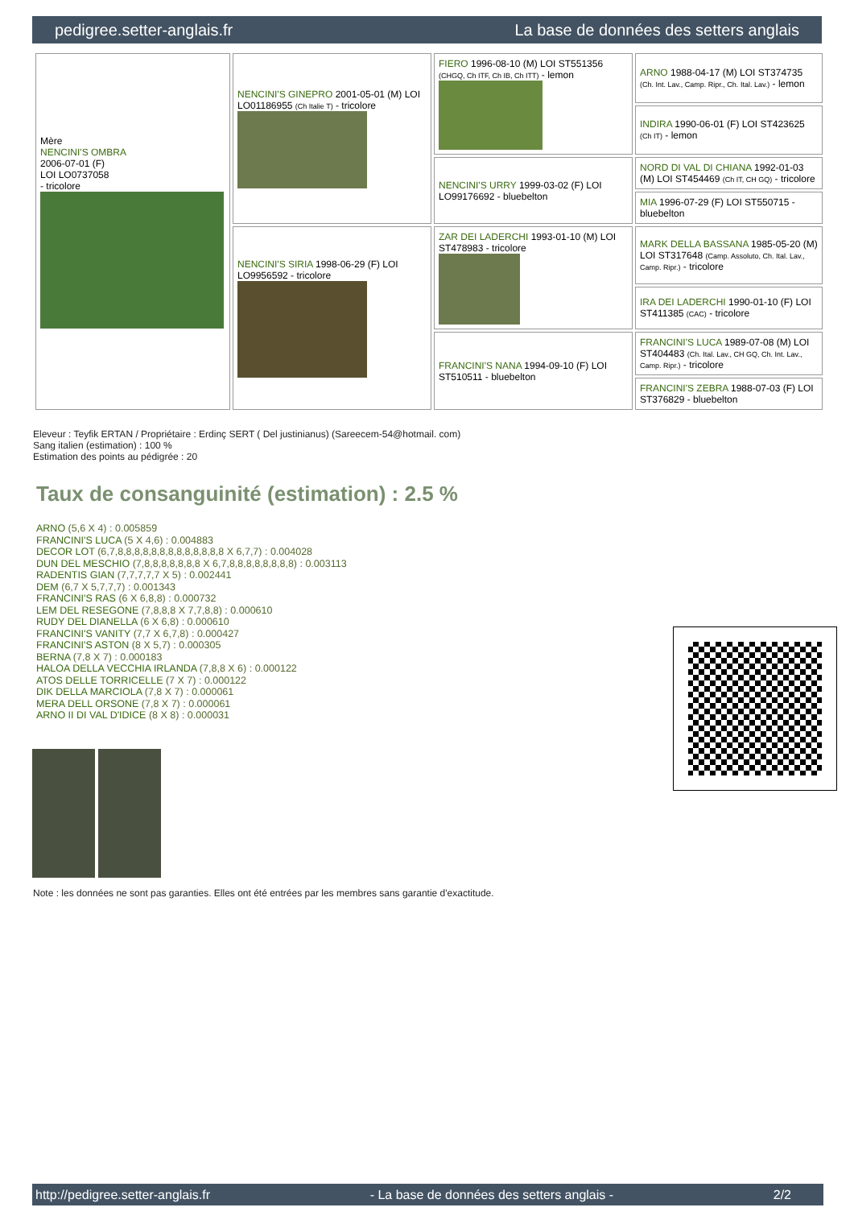pedigree.setter-anglais.fr La base de données des setters anglais
| Mère NENCINI'S OMBRA 2006-07-01 (F) LOI LO0737058 - tricolore | NENCINI'S GINEPRO 2001-05-01 (M) LOI LO01186955 (Ch Italie T) - tricolore | FIERO 1996-08-10 (M) LOI ST551356 (CHGQ, Ch ITF, Ch IB, Ch ITT) - lemon | ARNO 1988-04-17 (M) LOI ST374735 (Ch. Int. Lav., Camp. Ripr., Ch. Ital. Lav.) - lemon |
| | | | INDIRA 1990-06-01 (F) LOI ST423625 (Ch IT) - lemon |
| | | NENCINI'S URRY 1999-03-02 (F) LOI LO99176692 - bluebelton | NORD DI VAL DI CHIANA 1992-01-03 (M) LOI ST454469 (Ch IT, CH GQ) - tricolore |
| | | | MIA 1996-07-29 (F) LOI ST550715 - bluebelton |
| | NENCINI'S SIRIA 1998-06-29 (F) LOI LO9956592 - tricolore | ZAR DEI LADERCHI 1993-01-10 (M) LOI ST478983 - tricolore | MARK DELLA BASSANA 1985-05-20 (M) LOI ST317648 (Camp. Assoluto, Ch. Ital. Lav., Camp. Ripr.) - tricolore |
| | | | IRA DEI LADERCHI 1990-01-10 (F) LOI ST411385 (CAC) - tricolore |
| | | FRANCINI'S NANA 1994-09-10 (F) LOI ST510511 - bluebelton | FRANCINI'S LUCA 1989-07-08 (M) LOI ST404483 (Ch. Ital. Lav., CH GQ, Ch. Int. Lav., Camp. Ripr.) - tricolore |
| | | | FRANCINI'S ZEBRA 1988-07-03 (F) LOI ST376829 - bluebelton |
Eleveur : Teyfik ERTAN / Propriétaire : Erdinç SERT ( Del justinianus) (Sareecem-54@hotmail. com)
Sang italien (estimation) : 100 %
Estimation des points au pédigrée : 20
Taux de consanguinité (estimation) : 2.5 %
ARNO (5,6 X 4) : 0.005859
FRANCINI'S LUCA (5 X 4,6) : 0.004883
DECOR LOT (6,7,8,8,8,8,8,8,8,8,8,8,8,8,8 X 6,7,7) : 0.004028
DUN DEL MESCHIO (7,8,8,8,8,8,8,8 X 6,7,8,8,8,8,8,8,8,8) : 0.003113
RADENTIS GIAN (7,7,7,7,7 X 5) : 0.002441
DEM (6,7 X 5,7,7,7) : 0.001343
FRANCINI'S RAS (6 X 6,8,8) : 0.000732
LEM DEL RESEGONE (7,8,8,8 X 7,7,8,8) : 0.000610
RUDY DEL DIANELLA (6 X 6,8) : 0.000610
FRANCINI'S VANITY (7,7 X 6,7,8) : 0.000427
FRANCINI'S ASTON (8 X 5,7) : 0.000305
BERNA (7,8 X 7) : 0.000183
HALOA DELLA VECCHIA IRLANDA (7,8,8 X 6) : 0.000122
ATOS DELLE TORRICELLE (7 X 7) : 0.000122
DIK DELLA MARCIOLA (7,8 X 7) : 0.000061
MERA DELL ORSONE (7,8 X 7) : 0.000061
ARNO II DI VAL D'IDICE (8 X 8) : 0.000031
Note : les données ne sont pas garanties. Elles ont été entrées par les membres sans garantie d'exactitude.
http://pedigree.setter-anglais.fr - La base de données des setters anglais - 2/2